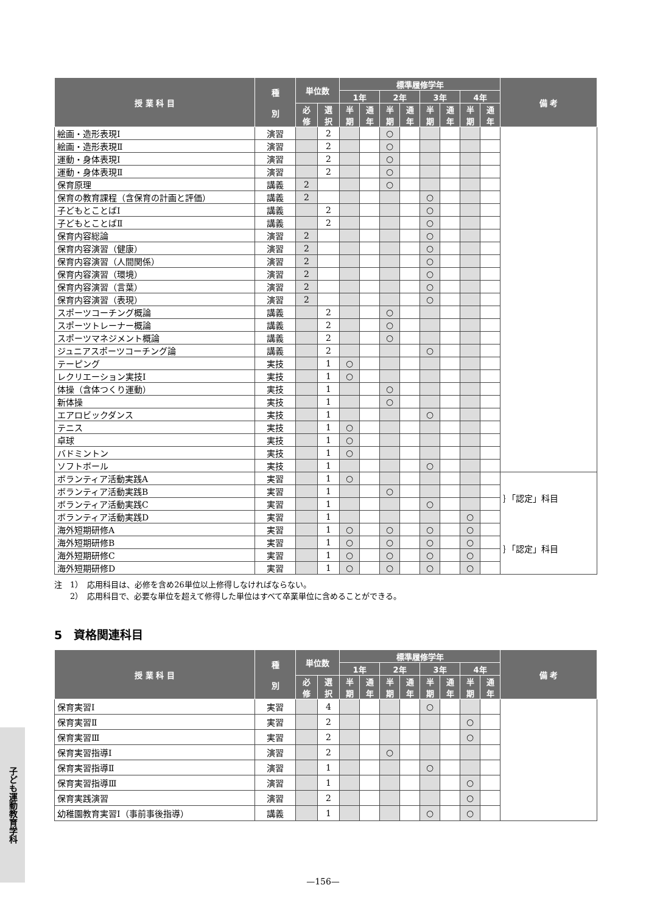| 授 業 科 目 | 種 別 | 単位数 | | 標準履修学年 | | | | | | | | 備 考 |
| --- | --- | --- | --- | --- | --- | --- | --- | --- | --- | --- | --- | --- |
| | | | | 1年 | | 2年 | | 3年 | | 4年 | | |
| | | 必 修 | 選 択 | 半 期 | 通 年 | 半 期 | 通 年 | 半 期 | 通 年 | 半 期 | 通 年 | |
| 絵画・造形表現Ⅰ | 演習 | | 2 | | | ○ | | | | | | |
| 絵画・造形表現Ⅱ | 演習 | | 2 | | | ○ | | | | | | |
| 運動・身体表現Ⅰ | 演習 | | 2 | | | ○ | | | | | | |
| 運動・身体表現Ⅱ | 演習 | | 2 | | | ○ | | | | | | |
| 保育原理 | 講義 | 2 | | | | ○ | | | | | | |
| 保育の教育課程（含保育の計画と評価） | 講義 | 2 | | | | | | ○ | | | | |
| 子どもとことばⅠ | 講義 | | 2 | | | | | ○ | | | | |
| 子どもとことばⅡ | 講義 | | 2 | | | | | ○ | | | | |
| 保育内容総論 | 演習 | 2 | | | | | | ○ | | | | |
| 保育内容演習（健康） | 演習 | 2 | | | | | | ○ | | | | |
| 保育内容演習（人間関係） | 演習 | 2 | | | | | | ○ | | | | |
| 保育内容演習（環境） | 演習 | 2 | | | | | | ○ | | | | |
| 保育内容演習（言葉） | 演習 | 2 | | | | | | ○ | | | | |
| 保育内容演習（表現） | 演習 | 2 | | | | | | ○ | | | | |
| スポーツコーチング概論 | 講義 | | 2 | | | ○ | | | | | | |
| スポーツトレーナー概論 | 講義 | | 2 | | | ○ | | | | | | |
| スポーツマネジメント概論 | 講義 | | 2 | | | ○ | | | | | | |
| ジュニアスポーツコーチング論 | 講義 | | 2 | | | | | ○ | | | | |
| テーピング | 実技 | | 1 | ○ | | | | | | | | |
| レクリエーション実技Ⅰ | 実技 | | 1 | ○ | | | | | | | | |
| 体操（含体つくり運動） | 実技 | | 1 | | | ○ | | | | | | |
| 新体操 | 実技 | | 1 | | | ○ | | | | | | |
| エアロビックダンス | 実技 | | 1 | | | | | ○ | | | | |
| テニス | 実技 | | 1 | ○ | | | | | | | | |
| 卓球 | 実技 | | 1 | ○ | | | | | | | | |
| バドミントン | 実技 | | 1 | ○ | | | | | | | | |
| ソフトボール | 実技 | | 1 | | | | | ○ | | | | |
| ボランティア活動実践A | 実習 | | 1 | ○ | | | | | | | | ｝「認定」科目 |
| ボランティア活動実践B | 実習 | | 1 | | | ○ | | | | | | |
| ボランティア活動実践C | 実習 | | 1 | | | | | ○ | | | | |
| ボランティア活動実践D | 実習 | | 1 | | | | | | | ○ | | |
| 海外短期研修A | 実習 | | 1 | ○ | | ○ | | ○ | | ○ | | ｝「認定」科目 |
| 海外短期研修B | 実習 | | 1 | ○ | | ○ | | ○ | | ○ | | |
| 海外短期研修C | 実習 | | 1 | ○ | | ○ | | ○ | | ○ | | |
| 海外短期研修D | 実習 | | 1 | ○ | | ○ | | ○ | | ○ | | |
注　1）　応用科目は、必修を含め26単位以上修得しなければならない。
　　2）　応用科目で、必要な単位を超えて修得した単位はすべて卒業単位に含めることができる。
5　資格関連科目
| 授 業 科 目 | 種 別 | 単位数 | | 標準履修学年 | | | | | | | | 備 考 |
| --- | --- | --- | --- | --- | --- | --- | --- | --- | --- | --- | --- | --- |
| | | | | 1年 | | 2年 | | 3年 | | 4年 | | |
| | | 必 修 | 選 択 | 半 期 | 通 年 | 半 期 | 通 年 | 半 期 | 通 年 | 半 期 | 通 年 | |
| 保育実習Ⅰ | 実習 | | 4 | | | | | ○ | | | | |
| 保育実習Ⅱ | 実習 | | 2 | | | | | | | ○ | | |
| 保育実習Ⅲ | 実習 | | 2 | | | | | | | ○ | | |
| 保育実習指導Ⅰ | 演習 | | 2 | | | ○ | | | | | | |
| 保育実習指導Ⅱ | 演習 | | 1 | | | | | ○ | | | | |
| 保育実習指導Ⅲ | 演習 | | 1 | | | | | | | ○ | | |
| 保育実践演習 | 演習 | | 2 | | | | | | | ○ | | |
| 幼稚園教育実習Ⅰ（事前事後指導） | 講義 | | 1 | | | | | ○ | | ○ | | |
子ども運動教育学科
—156—